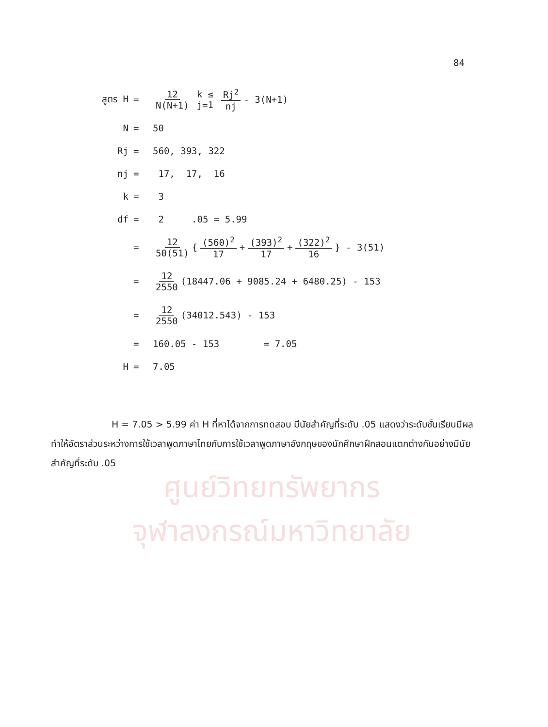ศูนย์วิทยทรัพยากร
จุฬาลงกรณ์มหาวิทยาลัย
84
สูตร H = 12 N(N+1) k ≤ j=1 Rj<sup>2</sup> nj - 3(N+1)
N = 50
Rj = 560, 393, 322
nj = 17, 17, 16
k = 3
df = 2 .05 = 5.99
= 12 50(51) { (560)<sup>2</sup> 17 + (393)<sup>2</sup> 17 + (322)<sup>2</sup> 16 } - 3(51)
= 12 2550 (18447.06 + 9085.24 + 6480.25) - 153
= 12 2550 (34012.543) - 153
= 160.05 - 153 = 7.05
H = 7.05
H = 7.05 > 5.99 ค่า H ที่หาได้จากการทดสอบ มีนัยสำคัญที่ระดับ .05 แสดงว่าระดับชั้นเรียนมีผลทำให้อัตราส่วนระหว่างการใช้เวลาพูดภาษาไทยกับการใช้เวลาพูดภาษาอังกฤษของนักศึกษาฝึกสอนแตกต่างกันอย่างมีนัยสำคัญที่ระดับ .05